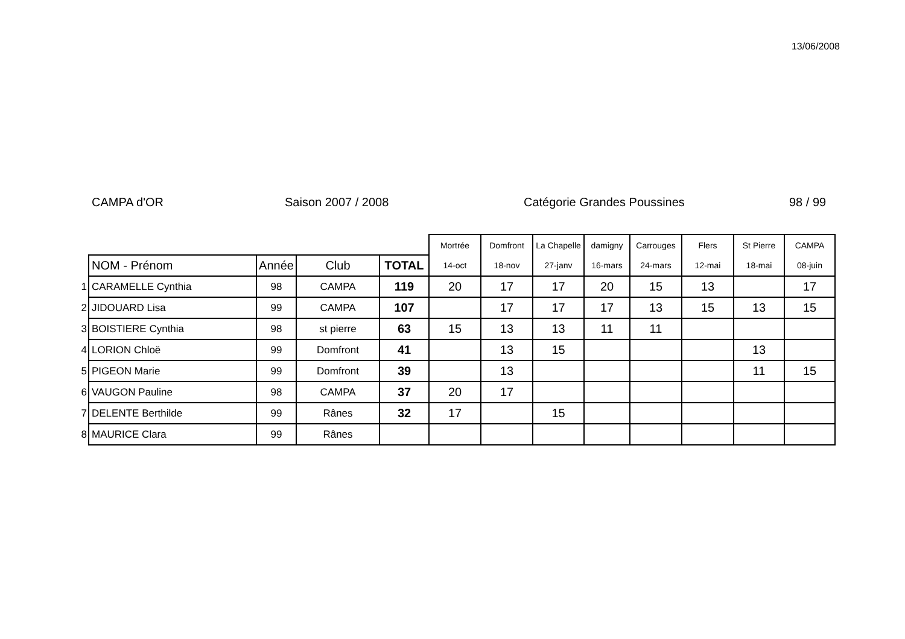13/06/2008
CAMPA d'OR Saison 2007 / 2008 Catégorie Grandes Poussines 98 / 99
| | | | | | Mortrée | Domfront | La Chapelle | damigny | Carrouges | Flers | St Pierre | CAMPA |
| | NOM - Prénom | Année | Club | TOTAL | 14-oct | 18-nov | 27-janv | 16-mars | 24-mars | 12-mai | 18-mai | 08-juin |
| 1 | CARAMELLE Cynthia | 98 | CAMPA | 119 | 20 | 17 | 17 | 20 | 15 | 13 | | 17 |
| 2 | JIDOUARD Lisa | 99 | CAMPA | 107 | | 17 | 17 | 17 | 13 | 15 | 13 | 15 |
| 3 | BOISTIERE Cynthia | 98 | st pierre | 63 | 15 | 13 | 13 | 11 | 11 | | | |
| 4 | LORION Chloë | 99 | Domfront | 41 | | 13 | 15 | | | | 13 | |
| 5 | PIGEON Marie | 99 | Domfront | 39 | | 13 | | | | | 11 | 15 |
| 6 | VAUGON Pauline | 98 | CAMPA | 37 | 20 | 17 | | | | | | |
| 7 | DELENTE Berthilde | 99 | Rânes | 32 | 17 | | 15 | | | | | |
| 8 | MAURICE Clara | 99 | Rânes | | | | | | | | | |